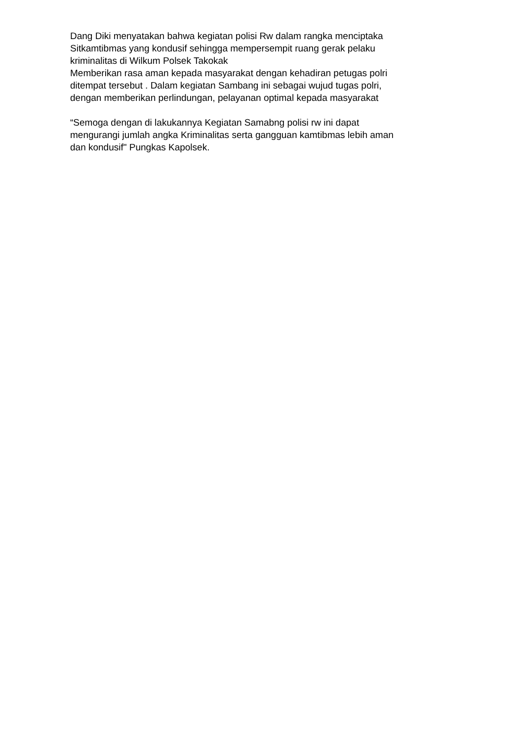Dang Diki menyatakan bahwa kegiatan polisi Rw dalam rangka menciptaka
Sitkamtibmas yang kondusif sehingga mempersempit ruang gerak pelaku
kriminalitas di Wilkum Polsek Takokak
Memberikan rasa aman kepada masyarakat dengan kehadiran petugas polri
ditempat tersebut . Dalam kegiatan Sambang ini sebagai wujud tugas polri,
dengan memberikan perlindungan, pelayanan optimal kepada masyarakat
“Semoga dengan di lakukannya Kegiatan Samabng polisi rw ini dapat
mengurangi jumlah angka Kriminalitas serta gangguan kamtibmas lebih aman
dan kondusif" Pungkas Kapolsek.